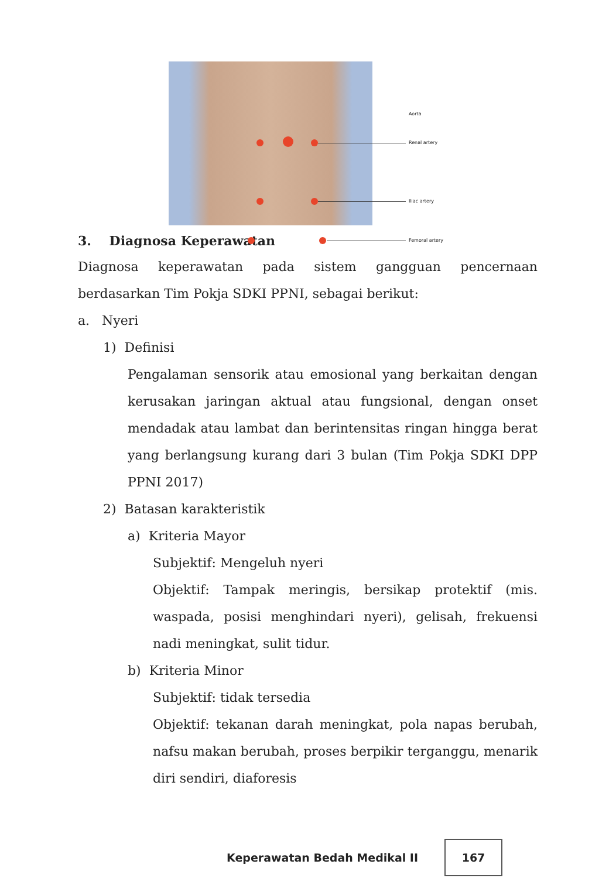Aorta
Renal artery
Iliac artery
Femoral artery
3. Diagnosa Keperawatan
Diagnosa keperawatan pada sistem gangguan pencernaan berdasarkan Tim Pokja SDKI PPNI, sebagai berikut:
a. Nyeri
1) Definisi
Pengalaman sensorik atau emosional yang berkaitan dengan kerusakan jaringan aktual atau fungsional, dengan onset mendadak atau lambat dan berintensitas ringan hingga berat yang berlangsung kurang dari 3 bulan (Tim Pokja SDKI DPP PPNI 2017)
2) Batasan karakteristik
a) Kriteria Mayor
Subjektif: Mengeluh nyeri
Objektif: Tampak meringis, bersikap protektif (mis. waspada, posisi menghindari nyeri), gelisah, frekuensi nadi meningkat, sulit tidur.
b) Kriteria Minor
Subjektif: tidak tersedia
Objektif: tekanan darah meningkat, pola napas berubah, nafsu makan berubah, proses berpikir terganggu, menarik diri sendiri, diaforesis
Keperawatan Bedah Medikal II
167